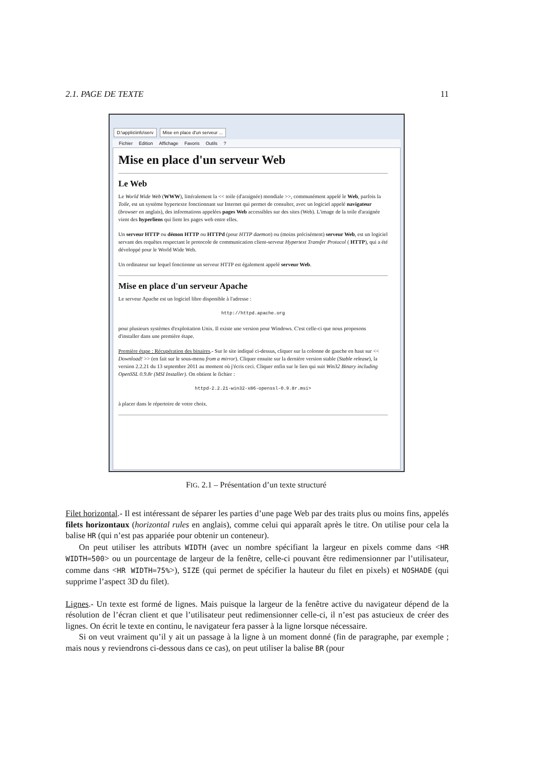2.1. PAGE DE TEXTE 11
D:\applis\info\serv Mise en place d'un serveur ...
Fichier Edition Affichage Favoris Outils?
Mise en place d'un serveur Web
Le Web
Le World Wide Web (WWW), littéralement la << toile (d'araignée) mondiale >>, communément appelé le Web, parfois la Toile, est un système hypertexte fonctionnant sur Internet qui permet de consulter, avec un logiciel appelé navigateur (browser en anglais), des informations appelées pages Web accessibles sur des sites (Web). L'image de la toile d'araignée vient des hyperliens qui lient les pages web entre elles.
Un serveur HTTP ou démon HTTP ou HTTPd (pour HTTP daemon) ou (moins précisément) serveur Web, est un logiciel servant des requêtes respectant le protocole de communication client-serveur Hypertext Transfer Protocol ( HTTP), qui a été développé pour le World Wide Web.
Un ordinateur sur lequel fonctionne un serveur HTTP est également appelé serveur Web.
Mise en place d'un serveur Apache
Le serveur Apache est un logiciel libre disponible à l'adresse :
http://httpd.apache.org
pour plusieurs systèmes d'exploitation Unix. Il existe une version pour Windows. C'est celle-ci que nous proposons d'installer dans une première étape.
Première étape : Récupération des binaires.- Sur le site indiqué ci-dessus, cliquer sur la colonne de gauche en haut sur << Download! >> (en fait sur le sous-menu from a mirror). Cliquer ensuite sur la dernière version stable (Stable release), la version 2.2.21 du 13 septembre 2011 au moment où j'écris ceci. Cliquer enfin sur le lien qui suit Win32 Binary including OpenSSL 0.9.8r (MSI Installer). On obtient le fichier :
httpd-2.2.21-win32-x86-openssl-0.9.8r.msi>
à placer dans le répertoire de votre choix.
FIG. 2.1 – Présentation d’un texte structuré
Filet horizontal.- Il est intéressant de séparer les parties d’une page Web par des traits plus ou moins fins, appelés filets horizontaux (horizontal rules en anglais), comme celui qui apparaît après le titre. On utilise pour cela la balise HR (qui n’est pas appariée pour obtenir un conteneur).
On peut utiliser les attributs WIDTH (avec un nombre spécifiant la largeur en pixels comme dans <HR WIDTH=500> ou un pourcentage de largeur de la fenêtre, celle-ci pouvant être redimensionner par l’utilisateur, comme dans <HR WIDTH=75%>), SIZE (qui permet de spécifier la hauteur du filet en pixels) et NOSHADE (qui supprime l’aspect 3D du filet).
Lignes.- Un texte est formé de lignes. Mais puisque la largeur de la fenêtre active du navigateur dépend de la résolution de l’écran client et que l’utilisateur peut redimensionner celle-ci, il n’est pas astucieux de créer des lignes. On écrit le texte en continu, le navigateur fera passer à la ligne lorsque nécessaire.
Si on veut vraiment qu’il y ait un passage à la ligne à un moment donné (fin de paragraphe, par exemple ; mais nous y reviendrons ci-dessous dans ce cas), on peut utiliser la balise BR (pour